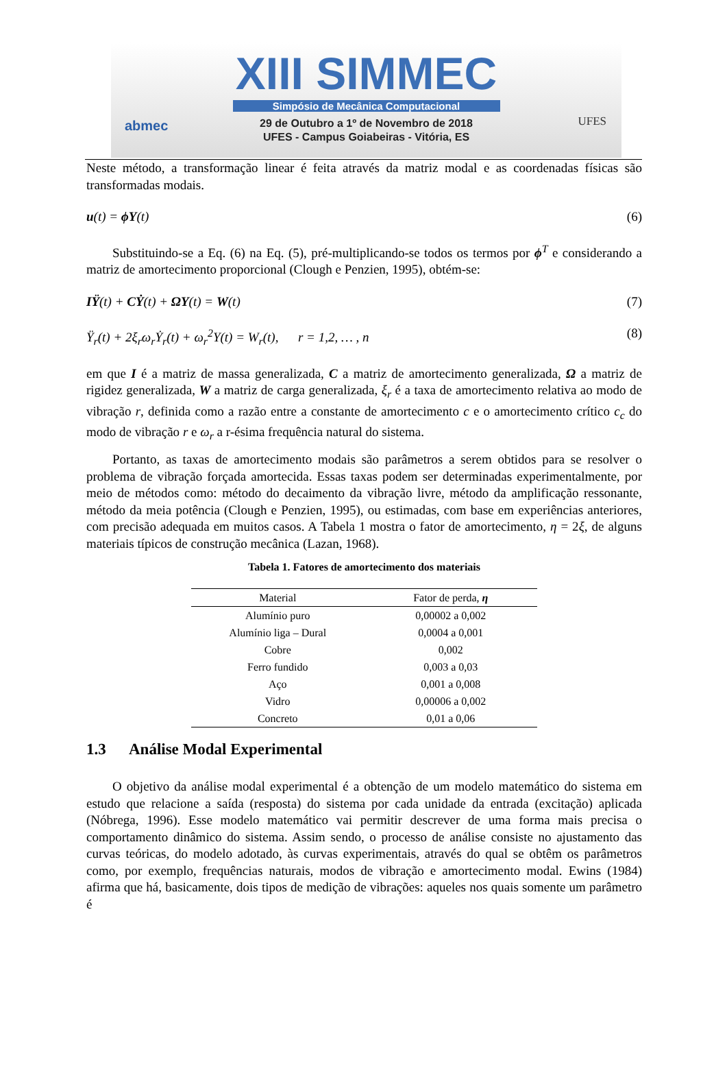XIII SIMMEC
Simpósio de Mecânica Computacional
29 de Outubro a 1º de Novembro de 2018
UFES - Campus Goiabeiras - Vitória, ES
abmec UFES
Neste método, a transformação linear é feita através da matriz modal e as coordenadas físicas são transformadas modais.
u(t) = ϕY(t) (6)
Substituindo-se a Eq. (6) na Eq. (5), pré-multiplicando-se todos os termos por ϕ<sup>T</sup> e considerando a matriz de amortecimento proporcional (Clough e Penzien, 1995), obtém-se:
IŸ(t) + CẎ(t) + ΩY(t) = W(t) (7)
Ÿ<sub>r</sub>(t) + 2ξ<sub>r</sub>ω<sub>r</sub>Ẏ<sub>r</sub>(t) + ω<sub>r</sub><sup>2</sup>Y(t) = W<sub>r</sub>(t), r = 1,2, … , n (8)
em que I é a matriz de massa generalizada, C a matriz de amortecimento generalizada, Ω a matriz de rigidez generalizada, W a matriz de carga generalizada, ξ<sub>r</sub> é a taxa de amortecimento relativa ao modo de vibração r, definida como a razão entre a constante de amortecimento c e o amortecimento crítico c<sub>c</sub> do modo de vibração r e ω<sub>r</sub> a r-ésima frequência natural do sistema.
Portanto, as taxas de amortecimento modais são parâmetros a serem obtidos para se resolver o problema de vibração forçada amortecida. Essas taxas podem ser determinadas experimentalmente, por meio de métodos como: método do decaimento da vibração livre, método da amplificação ressonante, método da meia potência (Clough e Penzien, 1995), ou estimadas, com base em experiências anteriores, com precisão adequada em muitos casos. A Tabela 1 mostra o fator de amortecimento, η = 2ξ, de alguns materiais típicos de construção mecânica (Lazan, 1968).
Tabela 1. Fatores de amortecimento dos materiais
| Material | Fator de perda, η |
| --- | --- |
| Alumínio puro | 0,00002 a 0,002 |
| Alumínio liga – Dural | 0,0004 a 0,001 |
| Cobre | 0,002 |
| Ferro fundido | 0,003 a 0,03 |
| Aço | 0,001 a 0,008 |
| Vidro | 0,00006 a 0,002 |
| Concreto | 0,01 a 0,06 |
1.3 Análise Modal Experimental
O objetivo da análise modal experimental é a obtenção de um modelo matemático do sistema em estudo que relacione a saída (resposta) do sistema por cada unidade da entrada (excitação) aplicada (Nóbrega, 1996). Esse modelo matemático vai permitir descrever de uma forma mais precisa o comportamento dinâmico do sistema. Assim sendo, o processo de análise consiste no ajustamento das curvas teóricas, do modelo adotado, às curvas experimentais, através do qual se obtêm os parâmetros como, por exemplo, frequências naturais, modos de vibração e amortecimento modal. Ewins (1984) afirma que há, basicamente, dois tipos de medição de vibrações: aqueles nos quais somente um parâmetro é